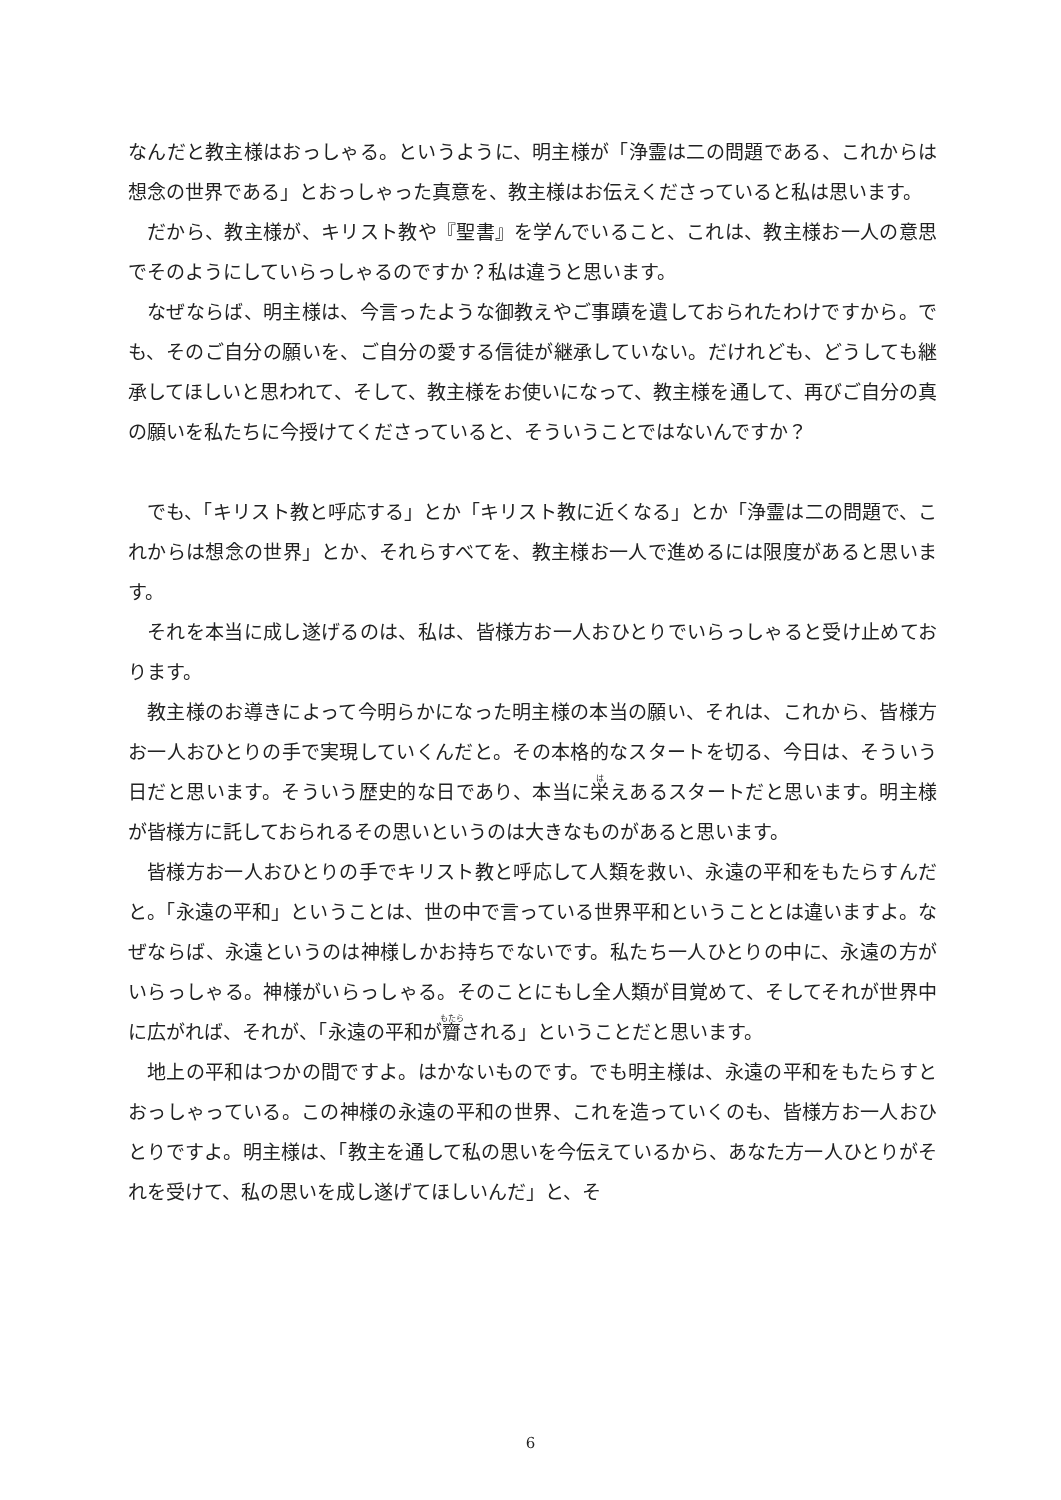なんだと教主様はおっしゃる。というように、明主様が「浄霊は二の問題である、これからは想念の世界である」とおっしゃった真意を、教主様はお伝えくださっていると私は思います。
だから、教主様が、キリスト教や『聖書』を学んでいること、これは、教主様お一人の意思でそのようにしていらっしゃるのですか？私は違うと思います。
なぜならば、明主様は、今言ったような御教えやご事蹟を遺しておられたわけですから。でも、そのご自分の願いを、ご自分の愛する信徒が継承していない。だけれども、どうしても継承してほしいと思われて、そして、教主様をお使いになって、教主様を通して、再びご自分の真の願いを私たちに今授けてくださっていると、そういうことではないんですか？
でも、「キリスト教と呼応する」とか「キリスト教に近くなる」とか「浄霊は二の問題で、これからは想念の世界」とか、それらすべてを、教主様お一人で進めるには限度があると思います。
それを本当に成し遂げるのは、私は、皆様方お一人おひとりでいらっしゃると受け止めております。
教主様のお導きによって今明らかになった明主様の本当の願い、それは、これから、皆様方お一人おひとりの手で実現していくんだと。その本格的なスタートを切る、今日は、そういう日だと思います。そういう歴史的な日であり、本当に栄えあるスタートだと思います。明主様が皆様方に託しておられるその思いというのは大きなものがあると思います。
皆様方お一人おひとりの手でキリスト教と呼応して人類を救い、永遠の平和をもたらすんだと。「永遠の平和」ということは、世の中で言っている世界平和ということとは違いますよ。なぜならば、永遠というのは神様しかお持ちでないです。私たち一人ひとりの中に、永遠の方がいらっしゃる。神様がいらっしゃる。そのことにもし全人類が目覚めて、そしてそれが世界中に広がれば、それが、「永遠の平和が齎される」ということだと思います。
地上の平和はつかの間ですよ。はかないものです。でも明主様は、永遠の平和をもたらすとおっしゃっている。この神様の永遠の平和の世界、これを造っていくのも、皆様方お一人おひとりですよ。明主様は、「教主を通して私の思いを今伝えているから、あなた方一人ひとりがそれを受けて、私の思いを成し遂げてほしいんだ」と、そ
6